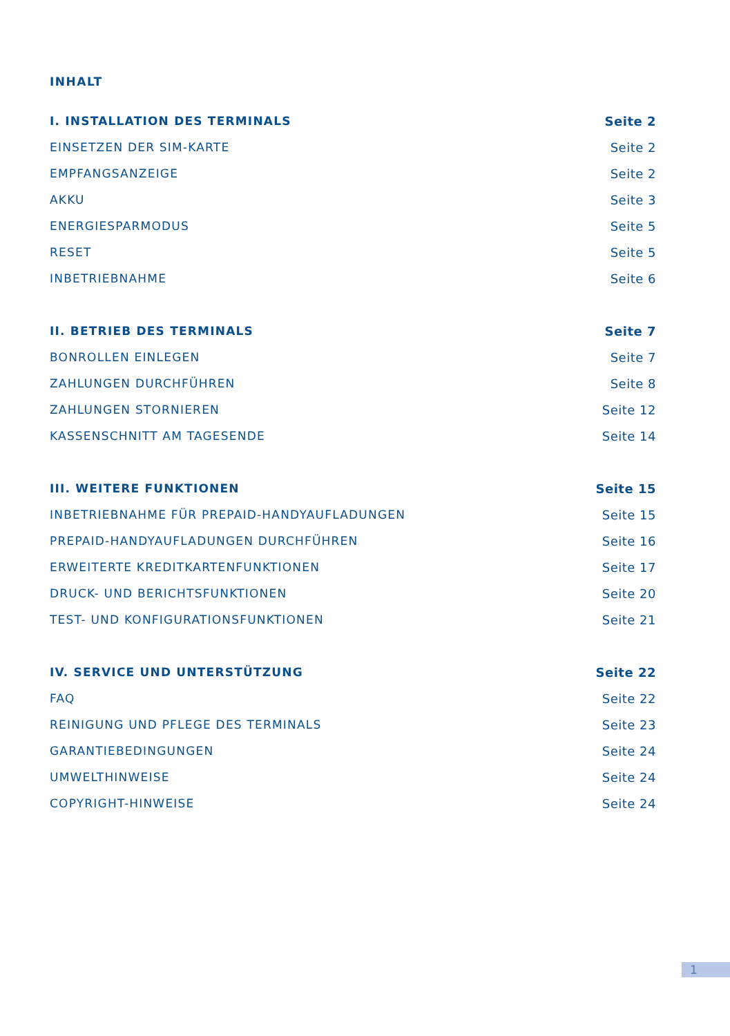INHALT
I. INSTALLATION DES TERMINALS Seite 2
EINSETZEN DER SIM-KARTE Seite 2
EMPFANGSANZEIGE Seite 2
AKKU Seite 3
ENERGIESPARMODUS Seite 5
RESET Seite 5
INBETRIEBNAHME Seite 6
II. BETRIEB DES TERMINALS Seite 7
BONROLLEN EINLEGEN Seite 7
ZAHLUNGEN DURCHFÜHREN Seite 8
ZAHLUNGEN STORNIEREN Seite 12
KASSENSCHNITT AM TAGESENDE Seite 14
III. WEITERE FUNKTIONEN Seite 15
INBETRIEBNAHME FÜR PREPAID-HANDYAUFLADUNGEN Seite 15
PREPAID-HANDYAUFLADUNGEN DURCHFÜHREN Seite 16
ERWEITERTE KREDITKARTENFUNKTIONEN Seite 17
DRUCK- UND BERICHTSFUNKTIONEN Seite 20
TEST- UND KONFIGURATIONSFUNKTIONEN Seite 21
IV. SERVICE UND UNTERSTÜTZUNG Seite 22
FAQ Seite 22
REINIGUNG UND PFLEGE DES TERMINALS Seite 23
GARANTIEBEDINGUNGEN Seite 24
UMWELTHINWEISE Seite 24
COPYRIGHT-HINWEISE Seite 24
1